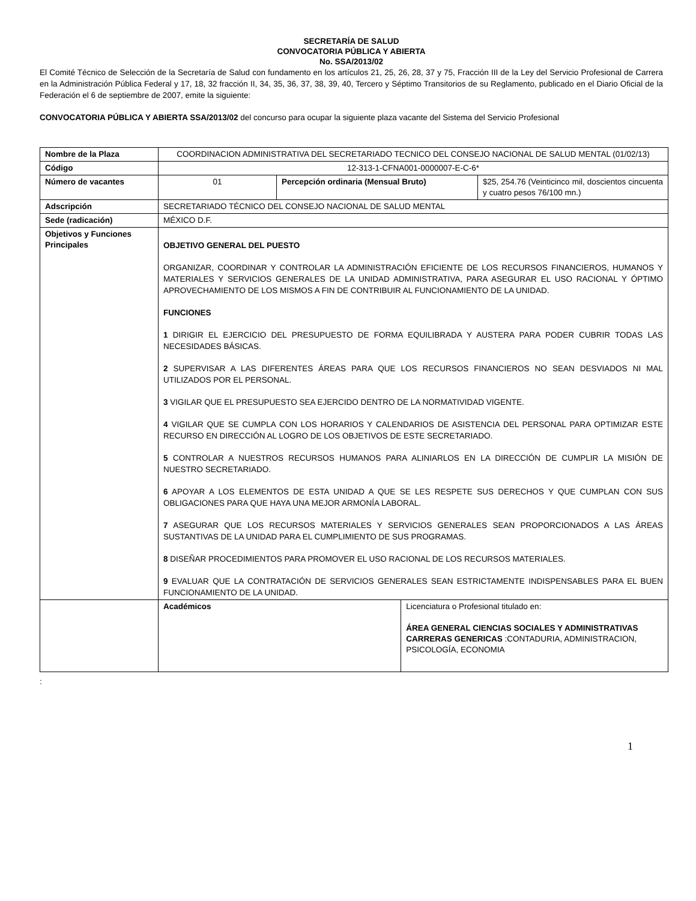SECRETARÍA DE SALUD
CONVOCATORIA PÚBLICA Y ABIERTA
No. SSA/2013/02
El Comité Técnico de Selección de la Secretaría de Salud con fundamento en los artículos 21, 25, 26, 28, 37 y 75, Fracción III de la Ley del Servicio Profesional de Carrera en la Administración Pública Federal y 17, 18, 32 fracción II, 34, 35, 36, 37, 38, 39, 40, Tercero y Séptimo Transitorios de su Reglamento, publicado en el Diario Oficial de la Federación el 6 de septiembre de 2007, emite la siguiente:
CONVOCATORIA PÚBLICA Y ABIERTA SSA/2013/02 del concurso para ocupar la siguiente plaza vacante del Sistema del Servicio Profesional
| Nombre de la Plaza | COORDINACION ADMINISTRATIVA DEL SECRETARIADO TECNICO DEL CONSEJO NACIONAL DE SALUD MENTAL (01/02/13) | | | |
| Código | 12-313-1-CFNA001-0000007-E-C-6* | | | |
| Número de vacantes | 01 | Percepción ordinaria (Mensual Bruto) | | $25, 254.76 (Veinticinco mil, doscientos cincuenta y cuatro pesos 76/100 mn.) |
| Adscripción | SECRETARIADO TÉCNICO DEL CONSEJO NACIONAL DE SALUD MENTAL | | | |
| Sede (radicación) | MÉXICO D.F. | | | |
| Objetivos y Funciones Principales | OBJETIVO GENERAL DEL PUESTO ORGANIZAR, COORDINAR Y CONTROLAR LA ADMINISTRACIÓN EFICIENTE DE LOS RECURSOS FINANCIEROS, HUMANOS Y MATERIALES Y SERVICIOS GENERALES DE LA UNIDAD ADMINISTRATIVA, PARA ASEGURAR EL USO RACIONAL Y ÓPTIMO APROVECHAMIENTO DE LOS MISMOS A FIN DE CONTRIBUIR AL FUNCIONAMIENTO DE LA UNIDAD. FUNCIONES 1 DIRIGIR EL EJERCICIO DEL PRESUPUESTO DE FORMA EQUILIBRADA Y AUSTERA PARA PODER CUBRIR TODAS LAS NECESIDADES BÁSICAS. 2 SUPERVISAR A LAS DIFERENTES ÁREAS PARA QUE LOS RECURSOS FINANCIEROS NO SEAN DESVIADOS NI MAL UTILIZADOS POR EL PERSONAL. 3 VIGILAR QUE EL PRESUPUESTO SEA EJERCIDO DENTRO DE LA NORMATIVIDAD VIGENTE. 4 VIGILAR QUE SE CUMPLA CON LOS HORARIOS Y CALENDARIOS DE ASISTENCIA DEL PERSONAL PARA OPTIMIZAR ESTE RECURSO EN DIRECCIÓN AL LOGRO DE LOS OBJETIVOS DE ESTE SECRETARIADO. 5 CONTROLAR A NUESTROS RECURSOS HUMANOS PARA ALINIARLOS EN LA DIRECCIÓN DE CUMPLIR LA MISIÓN DE NUESTRO SECRETARIADO. 6 APOYAR A LOS ELEMENTOS DE ESTA UNIDAD A QUE SE LES RESPETE SUS DERECHOS Y QUE CUMPLAN CON SUS OBLIGACIONES PARA QUE HAYA UNA MEJOR ARMONÍA LABORAL. 7 ASEGURAR QUE LOS RECURSOS MATERIALES Y SERVICIOS GENERALES SEAN PROPORCIONADOS A LAS ÁREAS SUSTANTIVAS DE LA UNIDAD PARA EL CUMPLIMIENTO DE SUS PROGRAMAS. 8 DISEÑAR PROCEDIMIENTOS PARA PROMOVER EL USO RACIONAL DE LOS RECURSOS MATERIALES. 9 EVALUAR QUE LA CONTRATACIÓN DE SERVICIOS GENERALES SEAN ESTRICTAMENTE INDISPENSABLES PARA EL BUEN FUNCIONAMIENTO DE LA UNIDAD. | | | |
| | Académicos | | Licenciatura o Profesional titulado en: ÁREA GENERAL CIENCIAS SOCIALES Y ADMINISTRATIVAS CARRERAS GENERICAS :CONTADURIA, ADMINISTRACION, PSICOLOGÍA, ECONOMIA | |
:
1